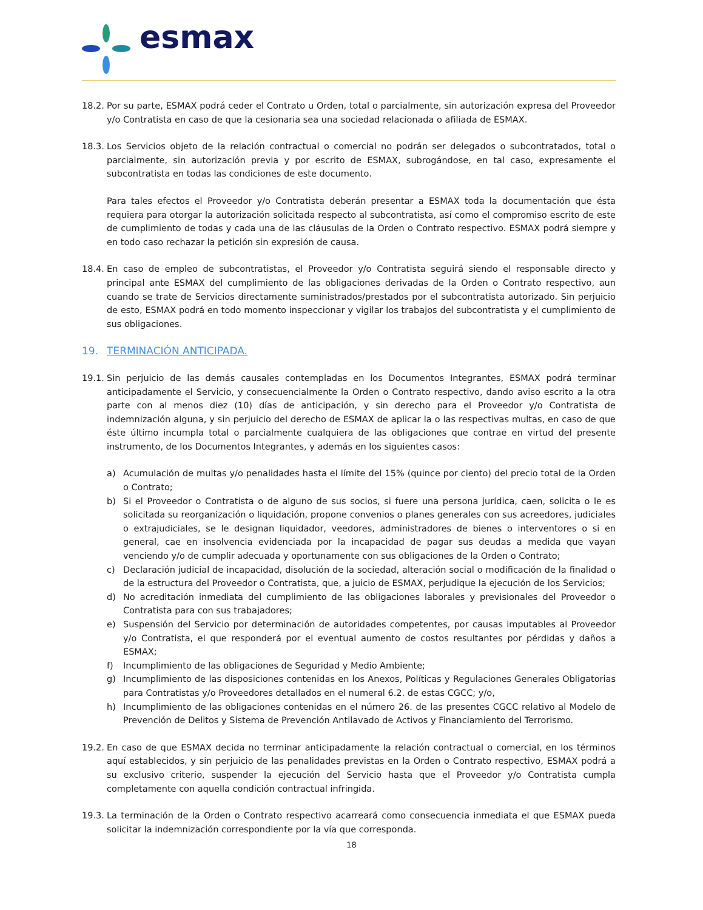esmax
18.2. Por su parte, ESMAX podrá ceder el Contrato u Orden, total o parcialmente, sin autorización expresa del Proveedor y/o Contratista en caso de que la cesionaria sea una sociedad relacionada o afiliada de ESMAX.
18.3. Los Servicios objeto de la relación contractual o comercial no podrán ser delegados o subcontratados, total o parcialmente, sin autorización previa y por escrito de ESMAX, subrogándose, en tal caso, expresamente el subcontratista en todas las condiciones de este documento.
Para tales efectos el Proveedor y/o Contratista deberán presentar a ESMAX toda la documentación que ésta requiera para otorgar la autorización solicitada respecto al subcontratista, así como el compromiso escrito de este de cumplimiento de todas y cada una de las cláusulas de la Orden o Contrato respectivo. ESMAX podrá siempre y en todo caso rechazar la petición sin expresión de causa.
18.4. En caso de empleo de subcontratistas, el Proveedor y/o Contratista seguirá siendo el responsable directo y principal ante ESMAX del cumplimiento de las obligaciones derivadas de la Orden o Contrato respectivo, aun cuando se trate de Servicios directamente suministrados/prestados por el subcontratista autorizado. Sin perjuicio de esto, ESMAX podrá en todo momento inspeccionar y vigilar los trabajos del subcontratista y el cumplimiento de sus obligaciones.
19. TERMINACIÓN ANTICIPADA.
19.1. Sin perjuicio de las demás causales contempladas en los Documentos Integrantes, ESMAX podrá terminar anticipadamente el Servicio, y consecuencialmente la Orden o Contrato respectivo, dando aviso escrito a la otra parte con al menos diez (10) días de anticipación, y sin derecho para el Proveedor y/o Contratista de indemnización alguna, y sin perjuicio del derecho de ESMAX de aplicar la o las respectivas multas, en caso de que éste último incumpla total o parcialmente cualquiera de las obligaciones que contrae en virtud del presente instrumento, de los Documentos Integrantes, y además en los siguientes casos:
a) Acumulación de multas y/o penalidades hasta el límite del 15% (quince por ciento) del precio total de la Orden o Contrato;
b) Si el Proveedor o Contratista o de alguno de sus socios, si fuere una persona jurídica, caen, solicita o le es solicitada su reorganización o liquidación, propone convenios o planes generales con sus acreedores, judiciales o extrajudiciales, se le designan liquidador, veedores, administradores de bienes o interventores o si en general, cae en insolvencia evidenciada por la incapacidad de pagar sus deudas a medida que vayan venciendo y/o de cumplir adecuada y oportunamente con sus obligaciones de la Orden o Contrato;
c) Declaración judicial de incapacidad, disolución de la sociedad, alteración social o modificación de la finalidad o de la estructura del Proveedor o Contratista, que, a juicio de ESMAX, perjudique la ejecución de los Servicios;
d) No acreditación inmediata del cumplimiento de las obligaciones laborales y previsionales del Proveedor o Contratista para con sus trabajadores;
e) Suspensión del Servicio por determinación de autoridades competentes, por causas imputables al Proveedor y/o Contratista, el que responderá por el eventual aumento de costos resultantes por pérdidas y daños a ESMAX;
f) Incumplimiento de las obligaciones de Seguridad y Medio Ambiente;
g) Incumplimiento de las disposiciones contenidas en los Anexos, Políticas y Regulaciones Generales Obligatorias para Contratistas y/o Proveedores detallados en el numeral 6.2. de estas CGCC; y/o,
h) Incumplimiento de las obligaciones contenidas en el número 26. de las presentes CGCC relativo al Modelo de Prevención de Delitos y Sistema de Prevención Antilavado de Activos y Financiamiento del Terrorismo.
19.2. En caso de que ESMAX decida no terminar anticipadamente la relación contractual o comercial, en los términos aquí establecidos, y sin perjuicio de las penalidades previstas en la Orden o Contrato respectivo, ESMAX podrá a su exclusivo criterio, suspender la ejecución del Servicio hasta que el Proveedor y/o Contratista cumpla completamente con aquella condición contractual infringida.
19.3. La terminación de la Orden o Contrato respectivo acarreará como consecuencia inmediata el que ESMAX pueda solicitar la indemnización correspondiente por la vía que corresponda.
18